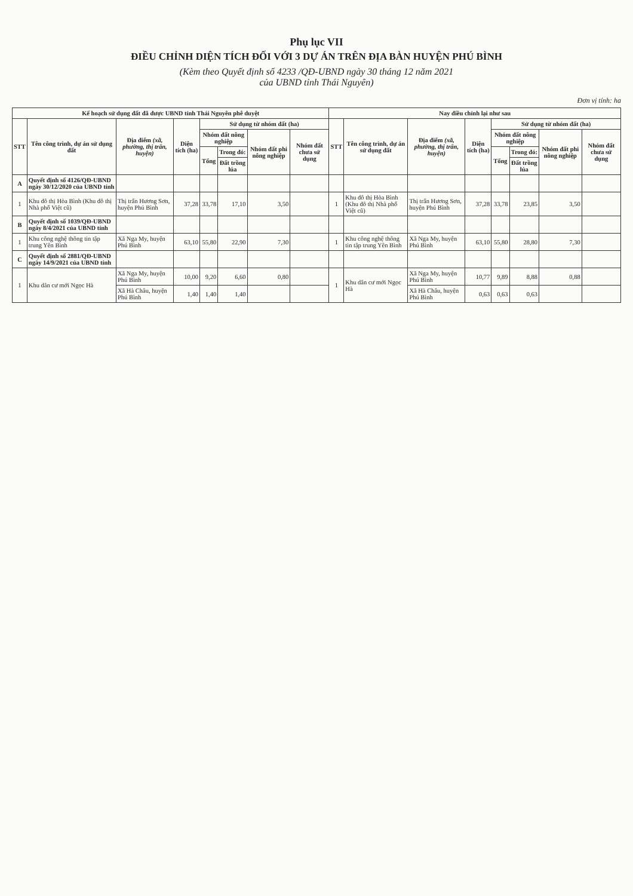Phụ lục VII
ĐIỀU CHỈNH DIỆN TÍCH ĐỐI VỚI 3 DỰ ÁN TRÊN ĐỊA BÀN HUYỆN PHÚ BÌNH
(Kèm theo Quyết định số 4233 /QĐ-UBND ngày 30 tháng 12 năm 2021
của UBND tỉnh Thái Nguyên)
Đơn vị tính: ha
| Kế hoạch sử dụng đất đã được UBND tỉnh Thái Nguyên phê duyệt | | | | | | | | Nay điều chỉnh lại như sau | | | | | | | |
| --- | --- | --- | --- | --- | --- | --- | --- | --- | --- | --- | --- | --- | --- | --- | --- |
| STT | Tên công trình, dự án sử dụng đất | Địa điểm (xã, phường, thị trấn, huyện) | Diện tích (ha) | Sử dụng từ nhóm đất (ha) | | | | STT | Tên công trình, dự án sử dụng đất | Địa điểm (xã, phường, thị trấn, huyện) | Diện tích (ha) | Sử dụng từ nhóm đất (ha) | | | |
| | | | | Nhóm đất nông nghiệp | | Nhóm đất phi nông nghiệp | Nhóm đất chưa sử dụng | | | | | Nhóm đất nông nghiệp | | Nhóm đất phi nông nghiệp | Nhóm đất chưa sử dụng |
| | | | | Tổng | Trong đó: | | | | | | | Tổng | Trong đó: | | |
| | | | | | Đất trồng lúa | | | | | | | | Đất trồng lúa | | |
| A | Quyết định số 4126/QĐ-UBND ngày 30/12/2020 của UBND tỉnh | | | | | | | | | | | | | | |
| 1 | Khu đô thị Hòa Bình (Khu đô thị Nhà phố Việt cũ) | Thị trấn Hương Sơn, huyện Phú Bình | 37,28 | 33,78 | 17,10 | 3,50 | | 1 | Khu đô thị Hòa Bình (Khu đô thị Nhà phố Việt cũ) | Thị trấn Hương Sơn, huyện Phú Bình | 37,28 | 33,78 | 23,85 | 3,50 | |
| B | Quyết định số 1039/QĐ-UBND ngày 8/4/2021 của UBND tỉnh | | | | | | | | | | | | | | |
| 1 | Khu công nghệ thông tin tập trung Yên Bình | Xã Nga My, huyện Phú Bình | 63,10 | 55,80 | 22,90 | 7,30 | | 1 | Khu công nghệ thông tin tập trung Yên Bình | Xã Nga My, huyện Phú Bình | 63,10 | 55,80 | 28,80 | 7,30 | |
| C | Quyết định số 2881/QĐ-UBND ngày 14/9/2021 của UBND tỉnh | | | | | | | | | | | | | | |
| 1 | Khu dân cư mới Ngọc Hà | Xã Nga My, huyện Phú Bình | 10,00 | 9,20 | 6,60 | 0,80 | | 1 | Khu dân cư mới Ngọc Hà | Xã Nga My, huyện Phú Bình | 10,77 | 9,89 | 8,88 | 0,88 | |
| | | Xã Hà Châu, huyện Phú Bình | 1,40 | 1,40 | 1,40 | | | | | Xã Hà Châu, huyện Phú Bình | 0,63 | 0,63 | 0,63 | | |